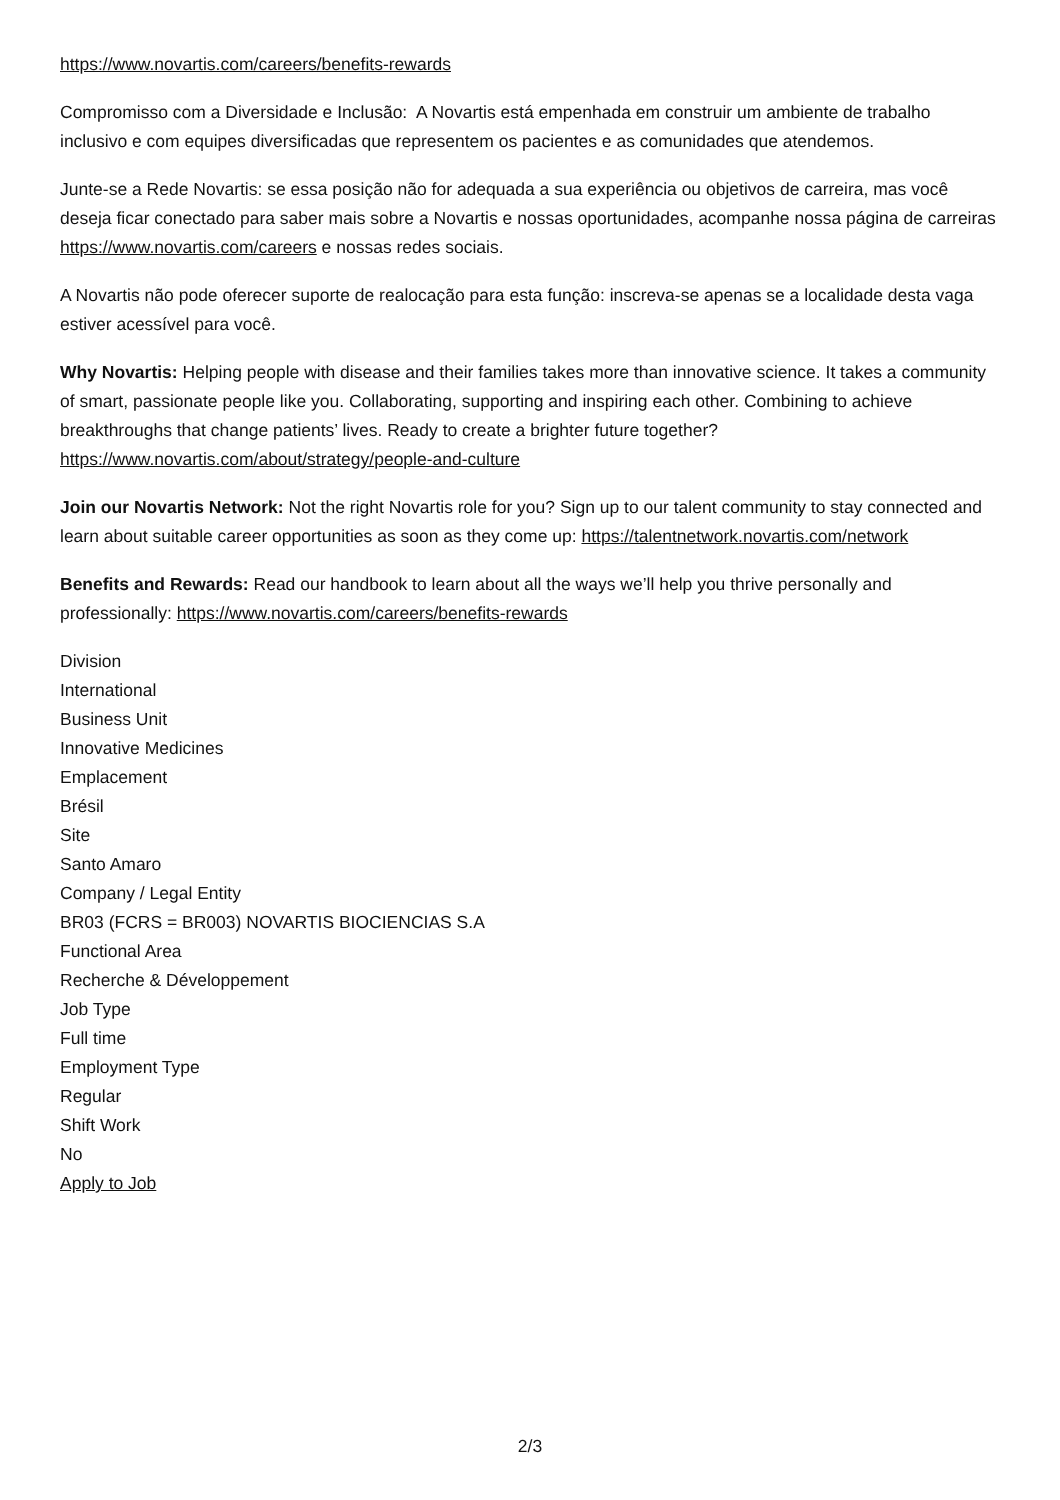https://www.novartis.com/careers/benefits-rewards
Compromisso com a Diversidade e Inclusão: A Novartis está empenhada em construir um ambiente de trabalho inclusivo e com equipes diversificadas que representem os pacientes e as comunidades que atendemos.
Junte-se a Rede Novartis: se essa posição não for adequada a sua experiência ou objetivos de carreira, mas você deseja ficar conectado para saber mais sobre a Novartis e nossas oportunidades, acompanhe nossa página de carreiras https://www.novartis.com/careers e nossas redes sociais.
A Novartis não pode oferecer suporte de realocação para esta função: inscreva-se apenas se a localidade desta vaga estiver acessível para você.
Why Novartis: Helping people with disease and their families takes more than innovative science. It takes a community of smart, passionate people like you. Collaborating, supporting and inspiring each other. Combining to achieve breakthroughs that change patients’ lives. Ready to create a brighter future together? https://www.novartis.com/about/strategy/people-and-culture
Join our Novartis Network: Not the right Novartis role for you? Sign up to our talent community to stay connected and learn about suitable career opportunities as soon as they come up: https://talentnetwork.novartis.com/network
Benefits and Rewards: Read our handbook to learn about all the ways we’ll help you thrive personally and professionally: https://www.novartis.com/careers/benefits-rewards
Division
International
Business Unit
Innovative Medicines
Emplacement
Brésil
Site
Santo Amaro
Company / Legal Entity
BR03 (FCRS = BR003) NOVARTIS BIOCIENCIAS S.A
Functional Area
Recherche & Développement
Job Type
Full time
Employment Type
Regular
Shift Work
No
Apply to Job
2/3